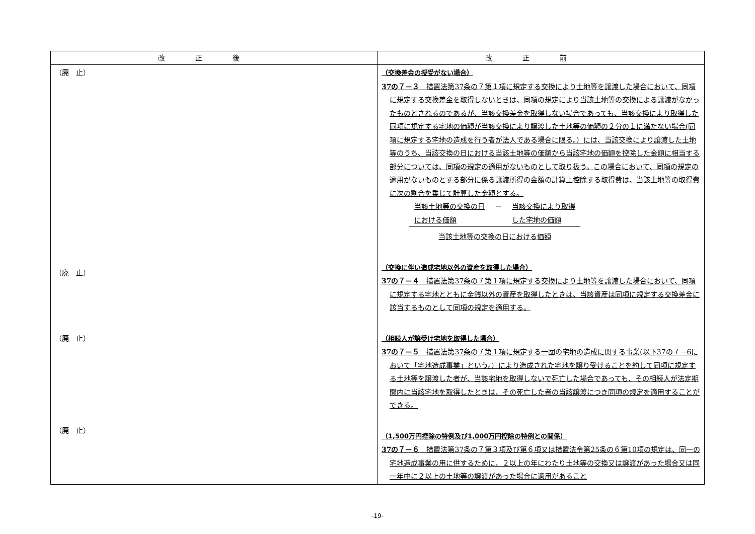| 改正後 | 改正前 |
| --- | --- |
| （廃 止） （廃 止） （廃 止） （廃 止） | （交換差金の授受がない場合） 37の７－３ 措置法第37条の７第１項に規定する交換により土地等を譲渡した場合において、同項に規定する交換差金を取得しないときは、同項の規定により当該土地等の交換による譲渡がなかったものとされるのであるが、当該交換差金を取得しない場合であっても、当該交換により取得した同項に規定する宅地の価額が当該交換により譲渡した土地等の価額の２分の１に満たない場合(同項に規定する宅地の造成を行う者が法人である場合に限る。）には、当該交換により譲渡した土地等のうち、当該交換の日における当該土地等の価額から当該宅地の価額を控除した金額に相当する部分については、同項の規定の適用がないものとして取り扱う。この場合において、同項の規定の適用がないものとする部分に係る譲渡所得の金額の計算上控除する取得費は、当該土地等の取得費に次の割合を乗じて計算した金額とする。 / 当該土地等の交換の日 における価額 / － / 当該交換により取得 した宅地の価額 / / 当該土地等の交換の日における価額 / / / （交換に伴い造成宅地以外の資産を取得した場合） 37の７－４ 措置法第37条の７第１項に規定する交換により土地等を譲渡した場合において、同項に規定する宅地とともに金銭以外の資産を取得したときは、当該資産は同項に規定する交換差金に該当するものとして同項の規定を適用する。 （相続人が譲受け宅地を取得した場合） 37の７－５ 措置法第37条の７第１項に規定する一団の宅地の造成に関する事業(以下37の７－6において「宅地造成事業」という。）により造成された宅地を譲り受けることを約して同項に規定する土地等を譲渡した者が、当該宅地を取得しないで死亡した場合であっても、その相続人が法定期間内に当該宅地を取得したときは、その死亡した者の当該譲渡につき同項の規定を適用することができる。 （1,500万円控除の特例及び1,000万円控除の特例との関係） 37の７－６ 措置法第37条の７第３項及び第６項又は措置法令第25条の６第10項の規定は、同一の宅地造成事業の用に供するために、２以上の年にわたり土地等の交換又は譲渡があった場合又は同一年中に２以上の土地等の譲渡があった場合に適用があること |
-19-